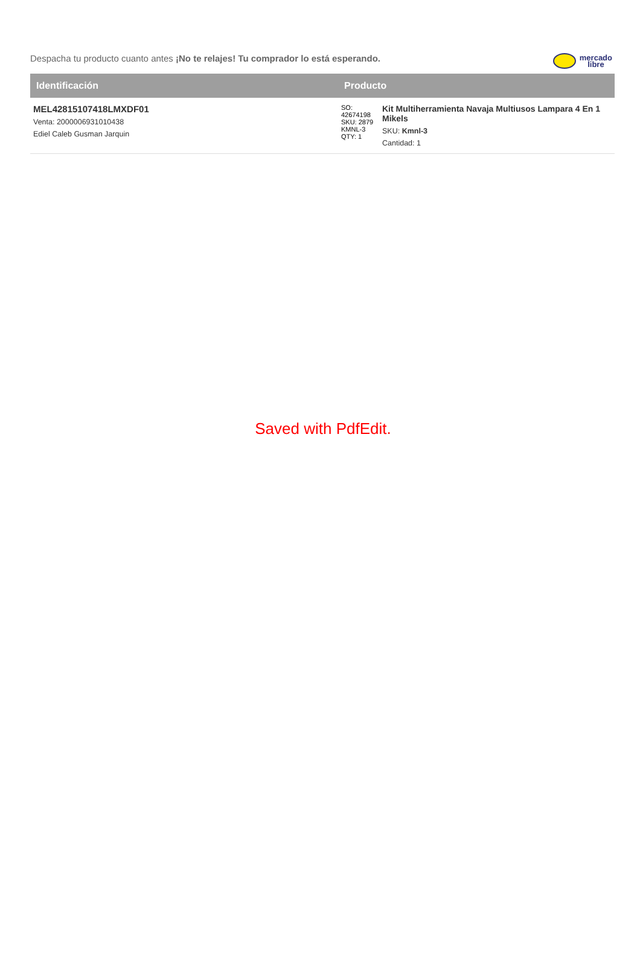Despacha tu producto cuanto antes ¡No te relajes! Tu comprador lo está esperando.
mercado
libre
| Identificación | Producto | |
| --- | --- | --- |
| MEL42815107418LMXDF01 Venta: 2000006931010438 Ediel Caleb Gusman Jarquin | SO: 42674198 SKU: 2879 KMNL-3 QTY: 1 | Kit Multiherramienta Navaja Multiusos Lampara 4 En 1 Mikels SKU: Kmnl-3 Cantidad: 1 |
Saved with PdfEdit.